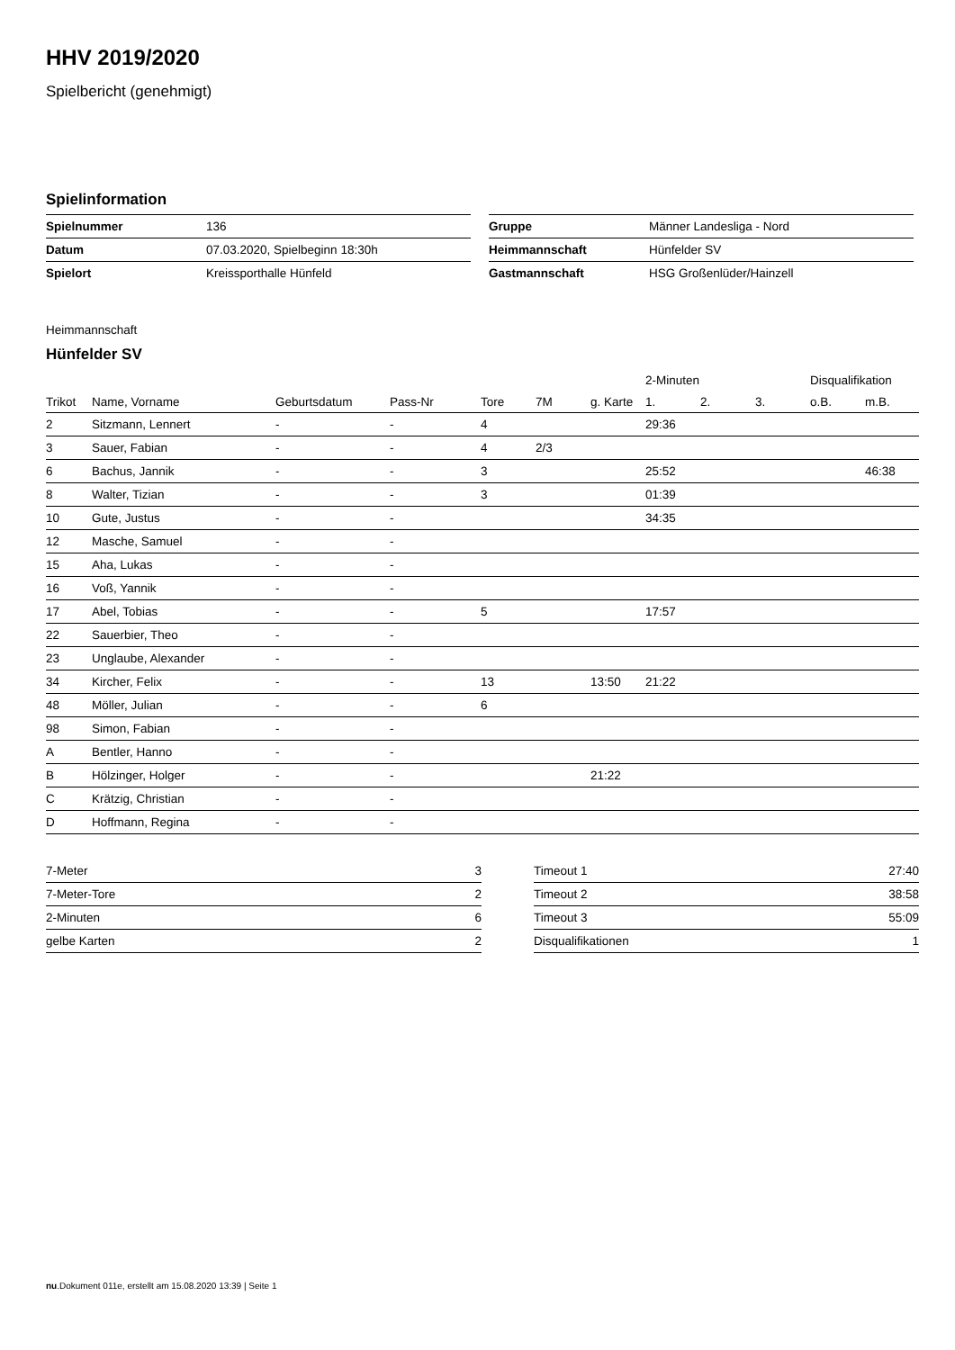HHV 2019/2020
Spielbericht (genehmigt)
Spielinformation
| Spielnummer | 136 |
| Datum | 07.03.2020, Spielbeginn 18:30h |
| Spielort | Kreissporthalle Hünfeld |
| Gruppe | Männer Landesliga - Nord |
| Heimmannschaft | Hünfelder SV |
| Gastmannschaft | HSG Großenlüder/Hainzell |
Heimmannschaft
Hünfelder SV
| | | | | | | | 2-Minuten | | | Disqualifikation | |
| --- | --- | --- | --- | --- | --- | --- | --- | --- | --- | --- | --- |
| Trikot | Name, Vorname | Geburtsdatum | Pass-Nr | Tore | 7M | g. Karte | 1. | 2. | 3. | o.B. | m.B. |
| 2 | Sitzmann, Lennert | - | - | 4 | | | 29:36 | | | | |
| 3 | Sauer, Fabian | - | - | 4 | 2/3 | | | | | | |
| 6 | Bachus, Jannik | - | - | 3 | | | 25:52 | | | | 46:38 |
| 8 | Walter, Tizian | - | - | 3 | | | 01:39 | | | | |
| 10 | Gute, Justus | - | - | | | | 34:35 | | | | |
| 12 | Masche, Samuel | - | - | | | | | | | | |
| 15 | Aha, Lukas | - | - | | | | | | | | |
| 16 | Voß, Yannik | - | - | | | | | | | | |
| 17 | Abel, Tobias | - | - | 5 | | | 17:57 | | | | |
| 22 | Sauerbier, Theo | - | - | | | | | | | | |
| 23 | Unglaube, Alexander | - | - | | | | | | | | |
| 34 | Kircher, Felix | - | - | 13 | | 13:50 | 21:22 | | | | |
| 48 | Möller, Julian | - | - | 6 | | | | | | | |
| 98 | Simon, Fabian | - | - | | | | | | | | |
| A | Bentler, Hanno | - | - | | | | | | | | |
| B | Hölzinger, Holger | - | - | | | 21:22 | | | | | |
| C | Krätzig, Christian | - | - | | | | | | | | |
| D | Hoffmann, Regina | - | - | | | | | | | | |
| 7-Meter | 3 |
| 7-Meter-Tore | 2 |
| 2-Minuten | 6 |
| gelbe Karten | 2 |
| Timeout 1 | 27:40 |
| Timeout 2 | 38:58 |
| Timeout 3 | 55:09 |
| Disqualifikationen | 1 |
nu.Dokument 011e, erstellt am 15.08.2020 13:39 | Seite 1